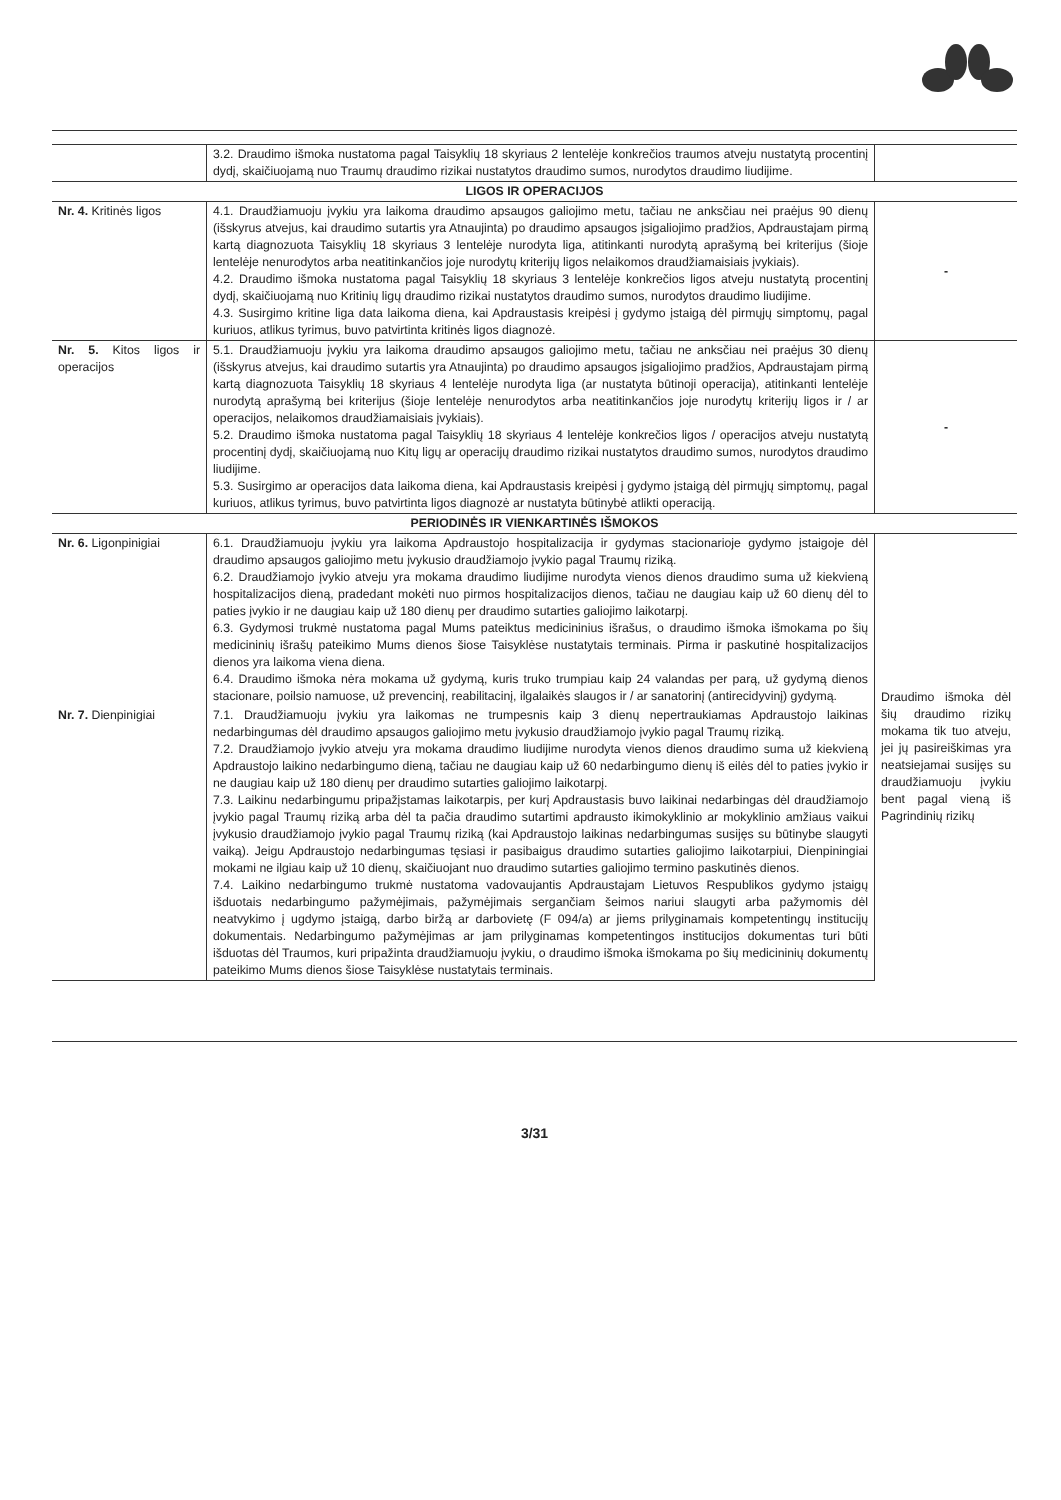| | 3.2. Draudimo išmoka nustatoma pagal Taisyklių 18 skyriaus 2 lentelėje konkrečios traumos atveju nustatytą procentinį dydį, skaičiuojamą nuo Traumų draudimo rizikai nustatytos draudimo sumos, nurodytos draudimo liudijime. | | |
| LIGOS IR OPERACIJOS | | | |
| Nr. 4. Kritinės ligos | 4.1. Draudžiamuoju įvykiu yra laikoma draudimo apsaugos galiojimo metu, tačiau ne anksčiau nei praėjus 90 dienų (išskyrus atvejus, kai draudimo sutartis yra Atnaujinta) po draudimo apsaugos įsigaliojimo pradžios, Apdraustajam pirmą kartą diagnozuota Taisyklių 18 skyriaus 3 lentelėje nurodyta liga, atitinkanti nurodytą aprašymą bei kriterijus (šioje lentelėje nenurodytos arba neatitinkančios joje nurodytų kriterijų ligos nelaikomos draudžiamaisiais įvykiais). 4.2. Draudimo išmoka nustatoma pagal Taisyklių 18 skyriaus 3 lentelėje konkrečios ligos atveju nustatytą procentinį dydį, skaičiuojamą nuo Kritinių ligų draudimo rizikai nustatytos draudimo sumos, nurodytos draudimo liudijime. 4.3. Susirgimo kritine liga data laikoma diena, kai Apdraustasis kreipėsi į gydymo įstaigą dėl pirmųjų simptomų, pagal kuriuos, atlikus tyrimus, buvo patvirtinta kritinės ligos diagnozė. | - | |
| Nr. 5. Kitos ligos ir operacijos | 5.1. Draudžiamuoju įvykiu yra laikoma draudimo apsaugos galiojimo metu, tačiau ne anksčiau nei praėjus 30 dienų (išskyrus atvejus, kai draudimo sutartis yra Atnaujinta) po draudimo apsaugos įsigaliojimo pradžios, Apdraustajam pirmą kartą diagnozuota Taisyklių 18 skyriaus 4 lentelėje nurodyta liga (ar nustatyta būtinoji operacija), atitinkanti lentelėje nurodytą aprašymą bei kriterijus (šioje lentelėje nenurodytos arba neatitinkančios joje nurodytų kriterijų ligos ir / ar operacijos, nelaikomos draudžiamaisiais įvykiais). 5.2. Draudimo išmoka nustatoma pagal Taisyklių 18 skyriaus 4 lentelėje konkrečios ligos / operacijos atveju nustatytą procentinį dydį, skaičiuojamą nuo Kitų ligų ar operacijų draudimo rizikai nustatytos draudimo sumos, nurodytos draudimo liudijime. 5.3. Susirgimo ar operacijos data laikoma diena, kai Apdraustasis kreipėsi į gydymo įstaigą dėl pirmųjų simptomų, pagal kuriuos, atlikus tyrimus, buvo patvirtinta ligos diagnozė ar nustatyta būtinybė atlikti operaciją. | - | |
| PERIODINĖS IR VIENKARTINĖS IŠMOKOS | | | |
| Nr. 6. Ligonpinigiai | 6.1. Draudžiamuoju įvykiu yra laikoma Apdraustojo hospitalizacija ir gydymas stacionarioje gydymo įstaigoje dėl draudimo apsaugos galiojimo metu įvykusio draudžiamojo įvykio pagal Traumų riziką. 6.2. Draudžiamojo įvykio atveju yra mokama draudimo liudijime nurodyta vienos dienos draudimo suma už kiekvieną hospitalizacijos dieną, pradedant mokėti nuo pirmos hospitalizacijos dienos, tačiau ne daugiau kaip už 60 dienų dėl to paties įvykio ir ne daugiau kaip už 180 dienų per draudimo sutarties galiojimo laikotarpį. 6.3. Gydymosi trukmė nustatoma pagal Mums pateiktus medicininius išrašus, o draudimo išmoka išmokama po šių medicininių išrašų pateikimo Mums dienos šiose Taisyklėse nustatytais terminais. Pirma ir paskutinė hospitalizacijos dienos yra laikoma viena diena. 6.4. Draudimo išmoka nėra mokama už gydymą, kuris truko trumpiau kaip 24 valandas per parą, už gydymą dienos stacionare, poilsio namuose, už prevencinį, reabilitacinį, ilgalaikės slaugos ir / ar sanatorinį (antirecidyvinį) gydymą. | Draudimo išmoka dėl šių draudimo rizikų mokama tik tuo atveju, jei jų pasireiškimas yra neatsiejamai susijęs su draudžiamuoju įvykiu bent pagal vieną iš Pagrindinių rizikų | |
| Nr. 7. Dienpinigiai | 7.1. Draudžiamuoju įvykiu yra laikomas ne trumpesnis kaip 3 dienų nepertraukiamas Apdraustojo laikinas nedarbingumas dėl draudimo apsaugos galiojimo metu įvykusio draudžiamojo įvykio pagal Traumų riziką. 7.2. Draudžiamojo įvykio atveju yra mokama draudimo liudijime nurodyta vienos dienos draudimo suma už kiekvieną Apdraustojo laikino nedarbingumo dieną, tačiau ne daugiau kaip už 60 nedarbingumo dienų iš eilės dėl to paties įvykio ir ne daugiau kaip už 180 dienų per draudimo sutarties galiojimo laikotarpį. 7.3. Laikinu nedarbingumu pripažįstamas laikotarpis, per kurį Apdraustasis buvo laikinai nedarbingas dėl draudžiamojo įvykio pagal Traumų riziką arba dėl ta pačia draudimo sutartimi apdrausto ikimokyklinio ar mokyklinio amžiaus vaikui įvykusio draudžiamojo įvykio pagal Traumų riziką (kai Apdraustojo laikinas nedarbingumas susijęs su būtinybe slaugyti vaiką). Jeigu Apdraustojo nedarbingumas tęsiasi ir pasibaigus draudimo sutarties galiojimo laikotarpiui, Dienpiningiai mokami ne ilgiau kaip už 10 dienų, skaičiuojant nuo draudimo sutarties galiojimo termino paskutinės dienos. 7.4. Laikino nedarbingumo trukmė nustatoma vadovaujantis Apdraustajam Lietuvos Respublikos gydymo įstaigų išduotais nedarbingumo pažymėjimais, pažymėjimais sergančiam šeimos nariui slaugyti arba pažymomis dėl neatvykimo į ugdymo įstaigą, darbo biržą ar darbovietę (F 094/a) ar jiems prilyginamais kompetentingų institucijų dokumentais. Nedarbingumo pažymėjimas ar jam prilyginamas kompetentingos institucijos dokumentas turi būti išduotas dėl Traumos, kuri pripažinta draudžiamuoju įvykiu, o draudimo išmoka išmokama po šių medicininių dokumentų pateikimo Mums dienos šiose Taisyklėse nustatytais terminais. | | |
3/31